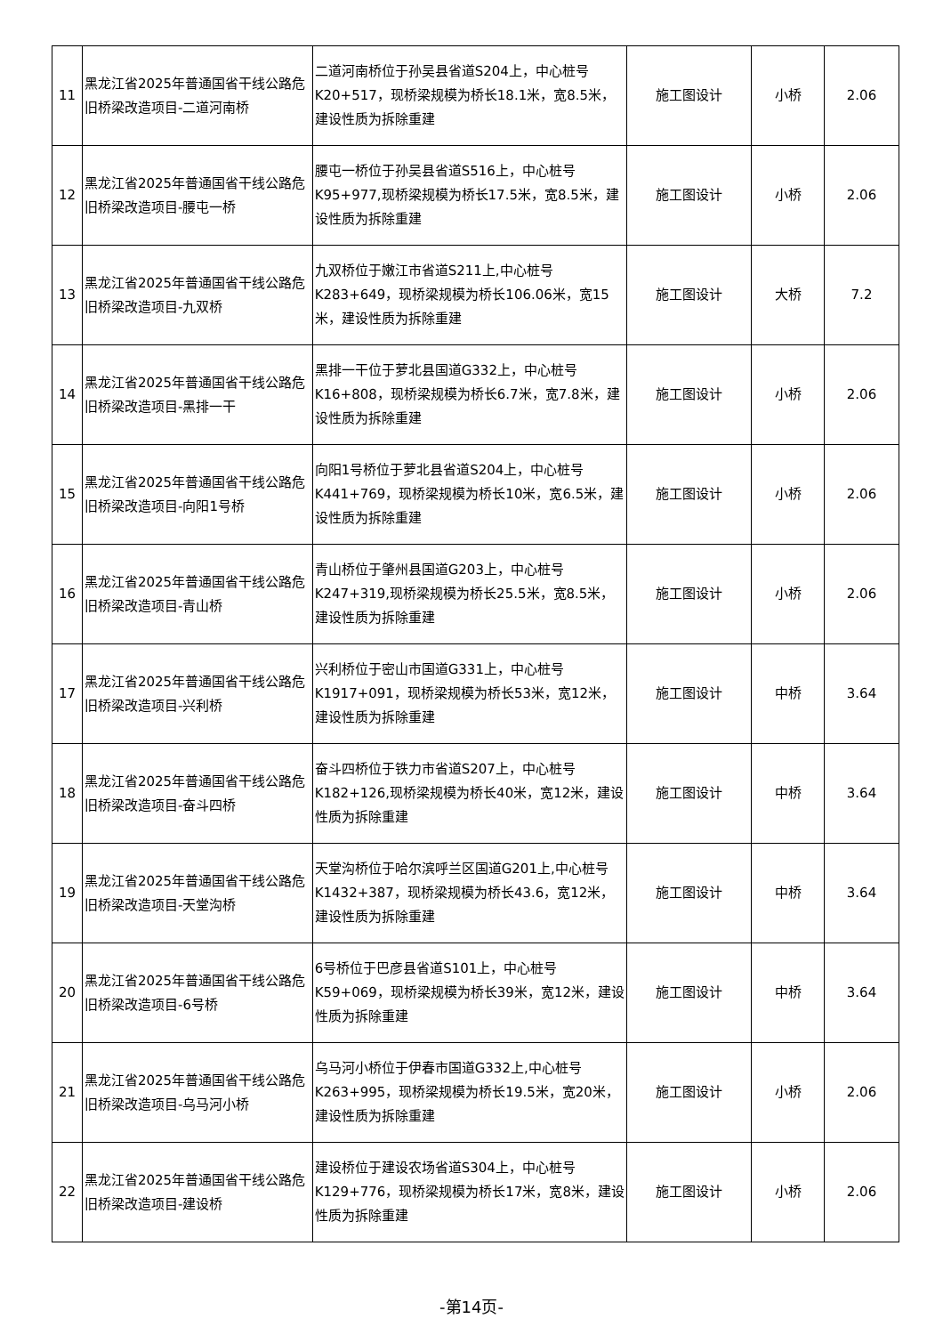| 11 | 黑龙江省2025年普通国省干线公路危旧桥梁改造项目-二道河南桥 | 二道河南桥位于孙吴县省道S204上，中心桩号K20+517，现桥梁规模为桥长18.1米，宽8.5米，建设性质为拆除重建 | 施工图设计 | 小桥 | 2.06 |
| 12 | 黑龙江省2025年普通国省干线公路危旧桥梁改造项目-腰屯一桥 | 腰屯一桥位于孙吴县省道S516上，中心桩号K95+977,现桥梁规模为桥长17.5米，宽8.5米，建设性质为拆除重建 | 施工图设计 | 小桥 | 2.06 |
| 13 | 黑龙江省2025年普通国省干线公路危旧桥梁改造项目-九双桥 | 九双桥位于嫩江市省道S211上,中心桩号K283+649，现桥梁规模为桥长106.06米，宽15米，建设性质为拆除重建 | 施工图设计 | 大桥 | 7.2 |
| 14 | 黑龙江省2025年普通国省干线公路危旧桥梁改造项目-黑排一干 | 黑排一干位于萝北县国道G332上，中心桩号K16+808，现桥梁规模为桥长6.7米，宽7.8米，建设性质为拆除重建 | 施工图设计 | 小桥 | 2.06 |
| 15 | 黑龙江省2025年普通国省干线公路危旧桥梁改造项目-向阳1号桥 | 向阳1号桥位于萝北县省道S204上，中心桩号K441+769，现桥梁规模为桥长10米，宽6.5米，建设性质为拆除重建 | 施工图设计 | 小桥 | 2.06 |
| 16 | 黑龙江省2025年普通国省干线公路危旧桥梁改造项目-青山桥 | 青山桥位于肇州县国道G203上，中心桩号K247+319,现桥梁规模为桥长25.5米，宽8.5米，建设性质为拆除重建 | 施工图设计 | 小桥 | 2.06 |
| 17 | 黑龙江省2025年普通国省干线公路危旧桥梁改造项目-兴利桥 | 兴利桥位于密山市国道G331上，中心桩号K1917+091，现桥梁规模为桥长53米，宽12米，建设性质为拆除重建 | 施工图设计 | 中桥 | 3.64 |
| 18 | 黑龙江省2025年普通国省干线公路危旧桥梁改造项目-奋斗四桥 | 奋斗四桥位于铁力市省道S207上，中心桩号K182+126,现桥梁规模为桥长40米，宽12米，建设性质为拆除重建 | 施工图设计 | 中桥 | 3.64 |
| 19 | 黑龙江省2025年普通国省干线公路危旧桥梁改造项目-天堂沟桥 | 天堂沟桥位于哈尔滨呼兰区国道G201上,中心桩号K1432+387，现桥梁规模为桥长43.6，宽12米，建设性质为拆除重建 | 施工图设计 | 中桥 | 3.64 |
| 20 | 黑龙江省2025年普通国省干线公路危旧桥梁改造项目-6号桥 | 6号桥位于巴彦县省道S101上，中心桩号K59+069，现桥梁规模为桥长39米，宽12米，建设性质为拆除重建 | 施工图设计 | 中桥 | 3.64 |
| 21 | 黑龙江省2025年普通国省干线公路危旧桥梁改造项目-乌马河小桥 | 乌马河小桥位于伊春市国道G332上,中心桩号K263+995，现桥梁规模为桥长19.5米，宽20米，建设性质为拆除重建 | 施工图设计 | 小桥 | 2.06 |
| 22 | 黑龙江省2025年普通国省干线公路危旧桥梁改造项目-建设桥 | 建设桥位于建设农场省道S304上，中心桩号K129+776，现桥梁规模为桥长17米，宽8米，建设性质为拆除重建 | 施工图设计 | 小桥 | 2.06 |
-第14页-